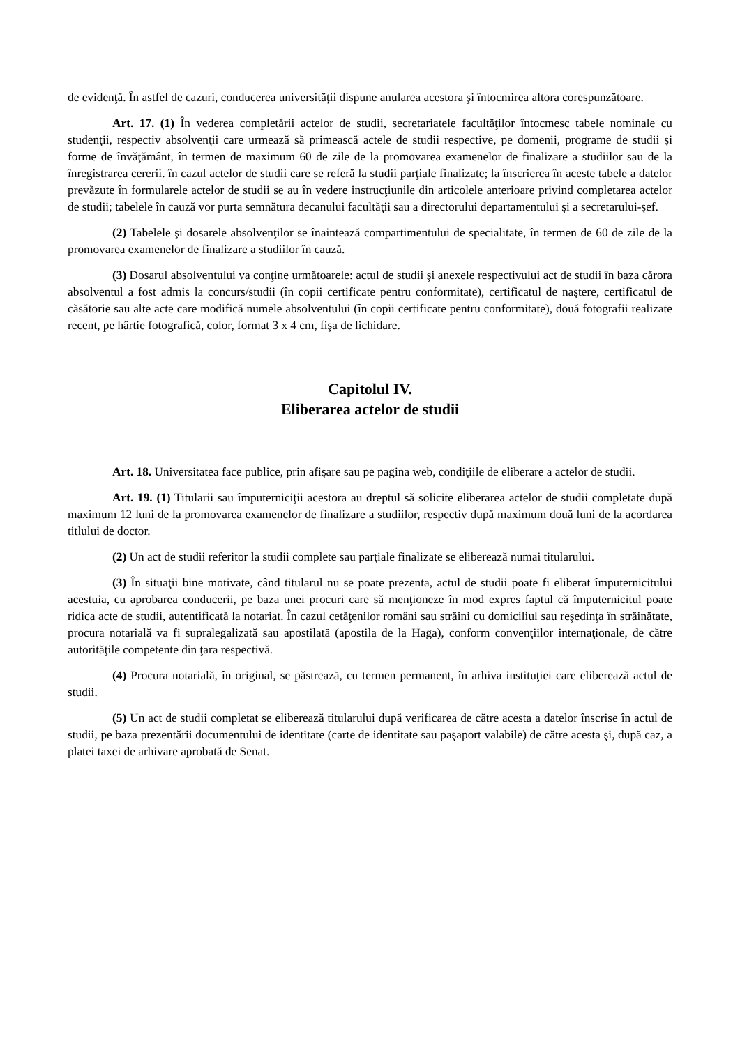de evidenţă. În astfel de cazuri, conducerea universității dispune anularea acestora şi întocmirea altora corespunzătoare.
Art. 17. (1) În vederea completării actelor de studii, secretariatele facultăţilor întocmesc tabele nominale cu studenţii, respectiv absolvenţii care urmează să primească actele de studii respective, pe domenii, programe de studii şi forme de învăţământ, în termen de maximum 60 de zile de la promovarea examenelor de finalizare a studiilor sau de la înregistrarea cererii. în cazul actelor de studii care se referă la studii parţiale finalizate; la înscrierea în aceste tabele a datelor prevăzute în formularele actelor de studii se au în vedere instrucţiunile din articolele anterioare privind completarea actelor de studii; tabelele în cauză vor purta semnătura decanului facultăţii sau a directorului departamentului şi a secretarului-şef.
(2) Tabelele şi dosarele absolvenţilor se înaintează compartimentului de specialitate, în termen de 60 de zile de la promovarea examenelor de finalizare a studiilor în cauză.
(3) Dosarul absolventului va conţine următoarele: actul de studii şi anexele respectivului act de studii în baza cărora absolventul a fost admis la concurs/studii (în copii certificate pentru conformitate), certificatul de naştere, certificatul de căsătorie sau alte acte care modifică numele absolventului (în copii certificate pentru conformitate), două fotografii realizate recent, pe hârtie fotografică, color, format 3 x 4 cm, fişa de lichidare.
Capitolul IV.
Eliberarea actelor de studii
Art. 18. Universitatea face publice, prin afişare sau pe pagina web, condiţiile de eliberare a actelor de studii.
Art. 19. (1) Titularii sau împuterniciţii acestora au dreptul să solicite eliberarea actelor de studii completate după maximum 12 luni de la promovarea examenelor de finalizare a studiilor, respectiv după maximum două luni de la acordarea titlului de doctor.
(2) Un act de studii referitor la studii complete sau parţiale finalizate se eliberează numai titularului.
(3) În situaţii bine motivate, când titularul nu se poate prezenta, actul de studii poate fi eliberat împuternicitului acestuia, cu aprobarea conducerii, pe baza unei procuri care să menţioneze în mod expres faptul că împuternicitul poate ridica acte de studii, autentificată la notariat. În cazul cetăţenilor români sau străini cu domiciliul sau reşedinţa în străinătate, procura notarială va fi supralegalizată sau apostilată (apostila de la Haga), conform convenţiilor internaţionale, de către autorităţile competente din ţara respectivă.
(4) Procura notarială, în original, se păstrează, cu termen permanent, în arhiva instituţiei care eliberează actul de studii.
(5) Un act de studii completat se eliberează titularului după verificarea de către acesta a datelor înscrise în actul de studii, pe baza prezentării documentului de identitate (carte de identitate sau paşaport valabile) de către acesta şi, după caz, a platei taxei de arhivare aprobată de Senat.